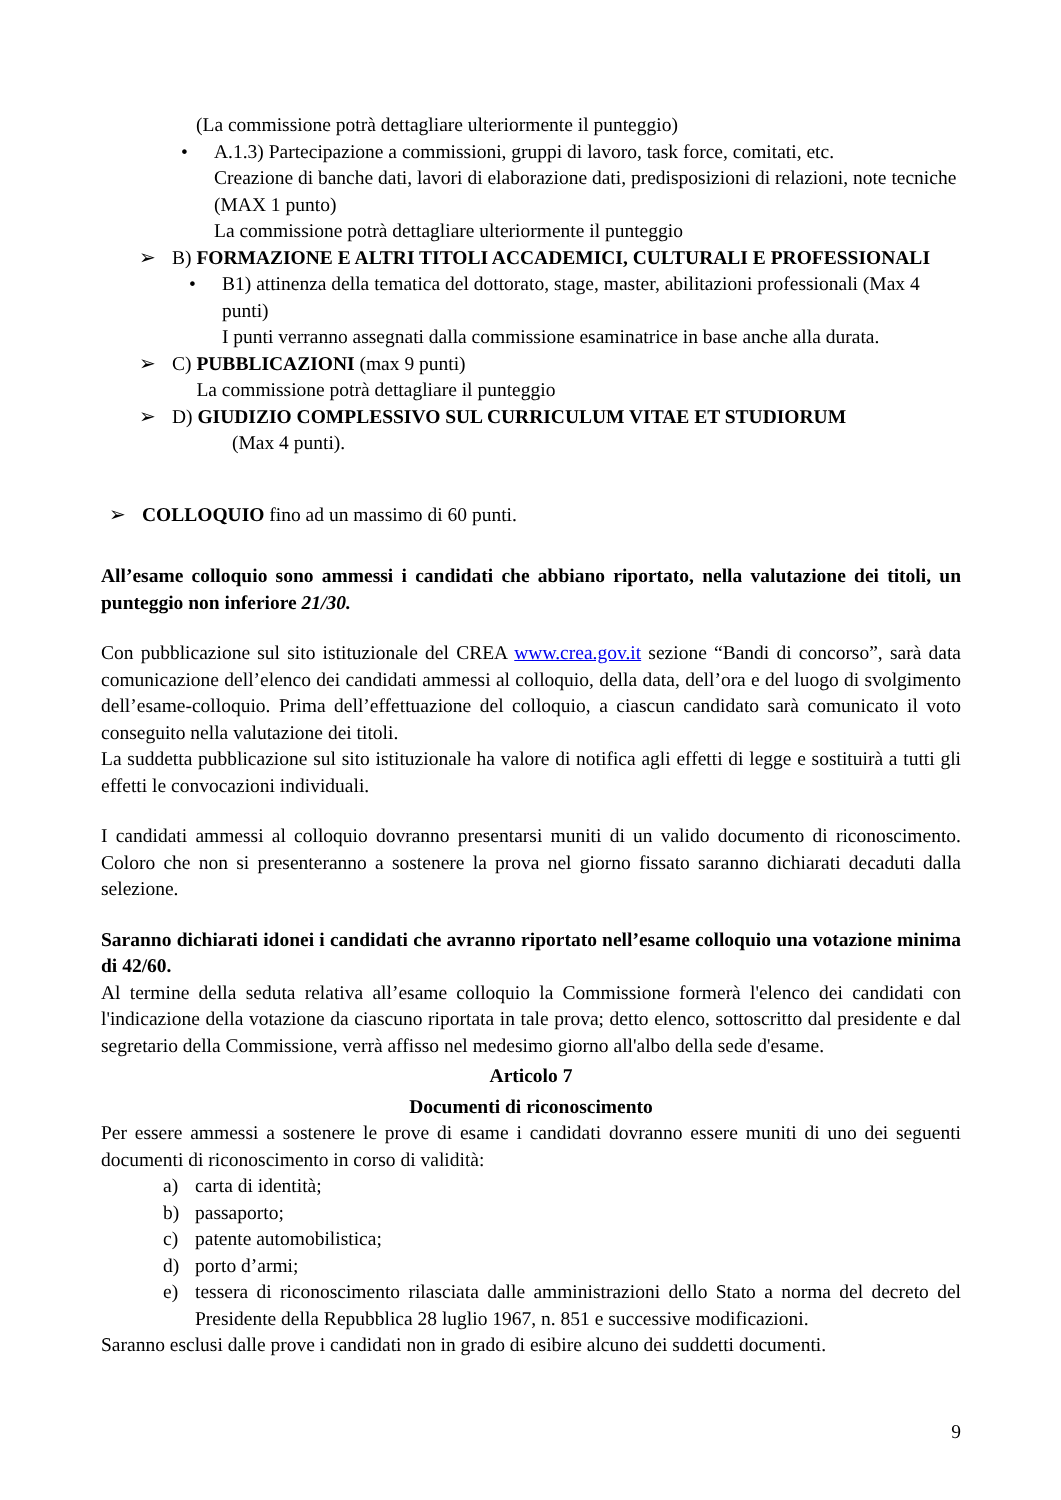(La commissione potrà dettagliare ulteriormente il punteggio)
• A.1.3) Partecipazione a commissioni, gruppi di lavoro, task force, comitati, etc.
Creazione di banche dati, lavori di elaborazione dati, predisposizioni di relazioni, note tecniche (MAX 1 punto)
La commissione potrà dettagliare ulteriormente il punteggio
➢ B) FORMAZIONE E ALTRI TITOLI ACCADEMICI, CULTURALI E PROFESSIONALI
• B1) attinenza della tematica del dottorato, stage, master, abilitazioni professionali (Max 4 punti)
I punti verranno assegnati dalla commissione esaminatrice in base anche alla durata.
➢ C) PUBBLICAZIONI (max 9 punti)
La commissione potrà dettagliare il punteggio
➢ D) GIUDIZIO COMPLESSIVO SUL CURRICULUM VITAE ET STUDIORUM
(Max 4 punti).
➢ COLLOQUIO fino ad un massimo di 60 punti.
All’esame colloquio sono ammessi i candidati che abbiano riportato, nella valutazione dei titoli, un punteggio non inferiore 21/30.
Con pubblicazione sul sito istituzionale del CREA www.crea.gov.it sezione “Bandi di concorso”, sarà data comunicazione dell’elenco dei candidati ammessi al colloquio, della data, dell’ora e del luogo di svolgimento dell’esame-colloquio. Prima dell’effettuazione del colloquio, a ciascun candidato sarà comunicato il voto conseguito nella valutazione dei titoli.
La suddetta pubblicazione sul sito istituzionale ha valore di notifica agli effetti di legge e sostituirà a tutti gli effetti le convocazioni individuali.
I candidati ammessi al colloquio dovranno presentarsi muniti di un valido documento di riconoscimento. Coloro che non si presenteranno a sostenere la prova nel giorno fissato saranno dichiarati decaduti dalla selezione.
Saranno dichiarati idonei i candidati che avranno riportato nell’esame colloquio una votazione minima di 42/60.
Al termine della seduta relativa all’esame colloquio la Commissione formerà l'elenco dei candidati con l'indicazione della votazione da ciascuno riportata in tale prova; detto elenco, sottoscritto dal presidente e dal segretario della Commissione, verrà affisso nel medesimo giorno all'albo della sede d'esame.
Articolo 7
Documenti di riconoscimento
Per essere ammessi a sostenere le prove di esame i candidati dovranno essere muniti di uno dei seguenti documenti di riconoscimento in corso di validità:
a) carta di identità;
b) passaporto;
c) patente automobilistica;
d) porto d’armi;
e) tessera di riconoscimento rilasciata dalle amministrazioni dello Stato a norma del decreto del Presidente della Repubblica 28 luglio 1967, n. 851 e successive modificazioni.
Saranno esclusi dalle prove i candidati non in grado di esibire alcuno dei suddetti documenti.
9